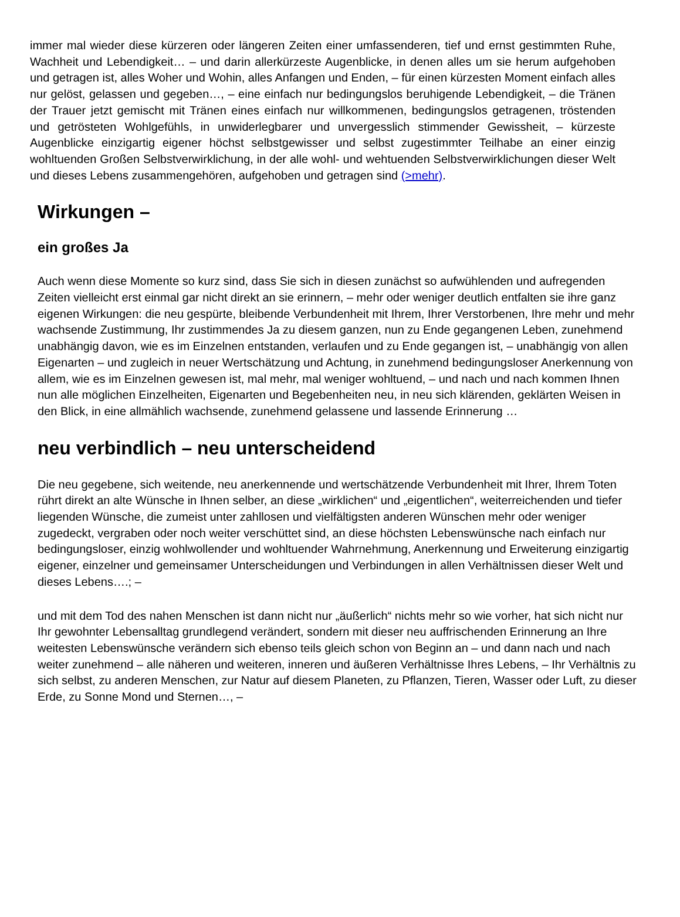immer mal wieder diese kürzeren oder längeren Zeiten einer umfassenderen, tief und ernst gestimmten Ruhe, Wachheit und Lebendigkeit… – und darin allerkürzeste Augenblicke, in denen alles um sie herum aufgehoben und getragen ist, alles Woher und Wohin, alles Anfangen und Enden, – für einen kürzesten Moment einfach alles nur gelöst, gelassen und gegeben…, – eine einfach nur bedingungslos beruhigende Lebendigkeit, – die Tränen der Trauer jetzt gemischt mit Tränen eines einfach nur willkommenen, bedingungslos getragenen, tröstenden und getrösteten Wohlgefühls, in unwiderlegbarer und unvergesslich stimmender Gewissheit, – kürzeste Augenblicke einzigartig eigener höchst selbstgewisser und selbst zugestimmter Teilhabe an einer einzig wohltuenden Großen Selbstverwirklichung, in der alle wohl- und wehtuenden Selbstverwirklichungen dieser Welt und dieses Lebens zusammengehören, aufgehoben und getragen sind (>mehr).
Wirkungen –
ein großes Ja
Auch wenn diese Momente so kurz sind, dass Sie sich in diesen zunächst so aufwühlenden und aufregenden Zeiten vielleicht erst einmal gar nicht direkt an sie erinnern, – mehr oder weniger deutlich entfalten sie ihre ganz eigenen Wirkungen: die neu gespürte, bleibende Verbundenheit mit Ihrem, Ihrer Verstorbenen, Ihre mehr und mehr wachsende Zustimmung, Ihr zustimmendes Ja zu diesem ganzen, nun zu Ende gegangenen Leben, zunehmend unabhängig davon, wie es im Einzelnen entstanden, verlaufen und zu Ende gegangen ist, – unabhängig von allen Eigenarten – und zugleich in neuer Wertschätzung und Achtung, in zunehmend bedingungsloser Anerkennung von allem, wie es im Einzelnen gewesen ist, mal mehr, mal weniger wohltuend, – und nach und nach kommen Ihnen nun alle möglichen Einzelheiten, Eigenarten und Begebenheiten neu, in neu sich klärenden, geklärten Weisen in den Blick, in eine allmählich wachsende, zunehmend gelassene und lassende Erinnerung …
neu verbindlich – neu unterscheidend
Die neu gegebene, sich weitende, neu anerkennende und wertschätzende Verbundenheit mit Ihrer, Ihrem Toten rührt direkt an alte Wünsche in Ihnen selber, an diese „wirklichen“ und „eigentlichen“, weiterreichenden und tiefer liegenden Wünsche, die zumeist unter zahllosen und vielfältigsten anderen Wünschen mehr oder weniger zugedeckt, vergraben oder noch weiter verschüttet sind, an diese höchsten Lebenswünsche nach einfach nur bedingungsloser, einzig wohlwollender und wohltuender Wahrnehmung, Anerkennung und Erweiterung einzigartig eigener, einzelner und gemeinsamer Unterscheidungen und Verbindungen in allen Verhältnissen dieser Welt und dieses Lebens….; –
und mit dem Tod des nahen Menschen ist dann nicht nur „äußerlich“ nichts mehr so wie vorher, hat sich nicht nur Ihr gewohnter Lebensalltag grundlegend verändert, sondern mit dieser neu auffrischenden Erinnerung an Ihre weitesten Lebenswünsche verändern sich ebenso teils gleich schon von Beginn an – und dann nach und nach weiter zunehmend – alle näheren und weiteren, inneren und äußeren Verhältnisse Ihres Lebens, – Ihr Verhältnis zu sich selbst, zu anderen Menschen, zur Natur auf diesem Planeten, zu Pflanzen, Tieren, Wasser oder Luft, zu dieser Erde, zu Sonne Mond und Sternen…, –